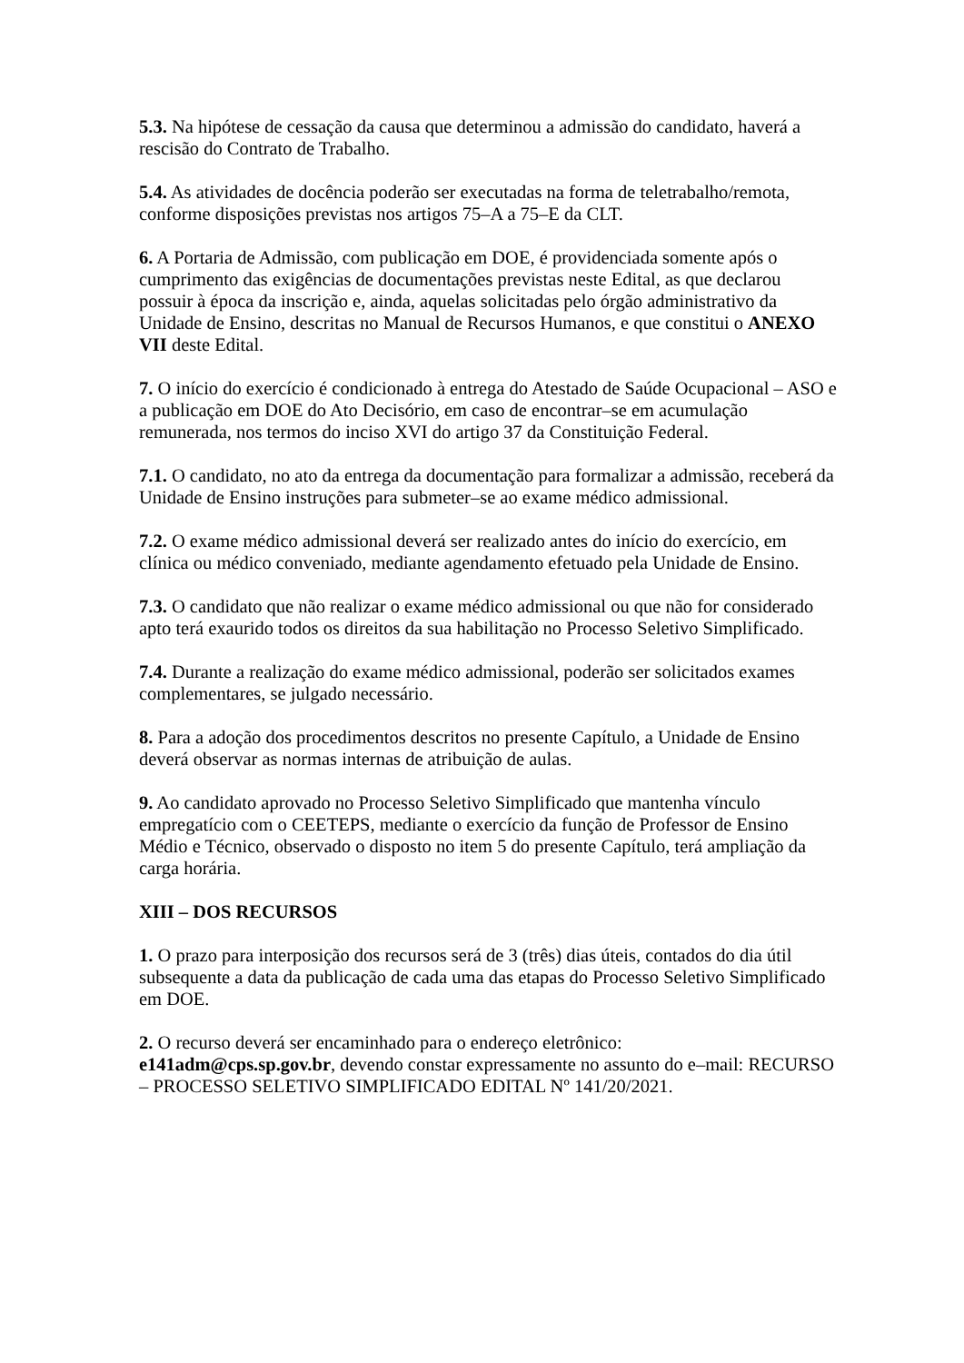5.3. Na hipótese de cessação da causa que determinou a admissão do candidato, haverá a rescisão do Contrato de Trabalho.
5.4. As atividades de docência poderão ser executadas na forma de teletrabalho/remota, conforme disposições previstas nos artigos 75–A a 75–E da CLT.
6. A Portaria de Admissão, com publicação em DOE, é providenciada somente após o cumprimento das exigências de documentações previstas neste Edital, as que declarou possuir à época da inscrição e, ainda, aquelas solicitadas pelo órgão administrativo da Unidade de Ensino, descritas no Manual de Recursos Humanos, e que constitui o ANEXO VII deste Edital.
7. O início do exercício é condicionado à entrega do Atestado de Saúde Ocupacional – ASO e a publicação em DOE do Ato Decisório, em caso de encontrar–se em acumulação remunerada, nos termos do inciso XVI do artigo 37 da Constituição Federal.
7.1. O candidato, no ato da entrega da documentação para formalizar a admissão, receberá da Unidade de Ensino instruções para submeter–se ao exame médico admissional.
7.2. O exame médico admissional deverá ser realizado antes do início do exercício, em clínica ou médico conveniado, mediante agendamento efetuado pela Unidade de Ensino.
7.3. O candidato que não realizar o exame médico admissional ou que não for considerado apto terá exaurido todos os direitos da sua habilitação no Processo Seletivo Simplificado.
7.4. Durante a realização do exame médico admissional, poderão ser solicitados exames complementares, se julgado necessário.
8. Para a adoção dos procedimentos descritos no presente Capítulo, a Unidade de Ensino deverá observar as normas internas de atribuição de aulas.
9. Ao candidato aprovado no Processo Seletivo Simplificado que mantenha vínculo empregatício com o CEETEPS, mediante o exercício da função de Professor de Ensino Médio e Técnico, observado o disposto no item 5 do presente Capítulo, terá ampliação da carga horária.
XIII – DOS RECURSOS
1. O prazo para interposição dos recursos será de 3 (três) dias úteis, contados do dia útil subsequente a data da publicação de cada uma das etapas do Processo Seletivo Simplificado em DOE.
2. O recurso deverá ser encaminhado para o endereço eletrônico:
e141adm@cps.sp.gov.br, devendo constar expressamente no assunto do e–mail: RECURSO – PROCESSO SELETIVO SIMPLIFICADO EDITAL Nº 141/20/2021.